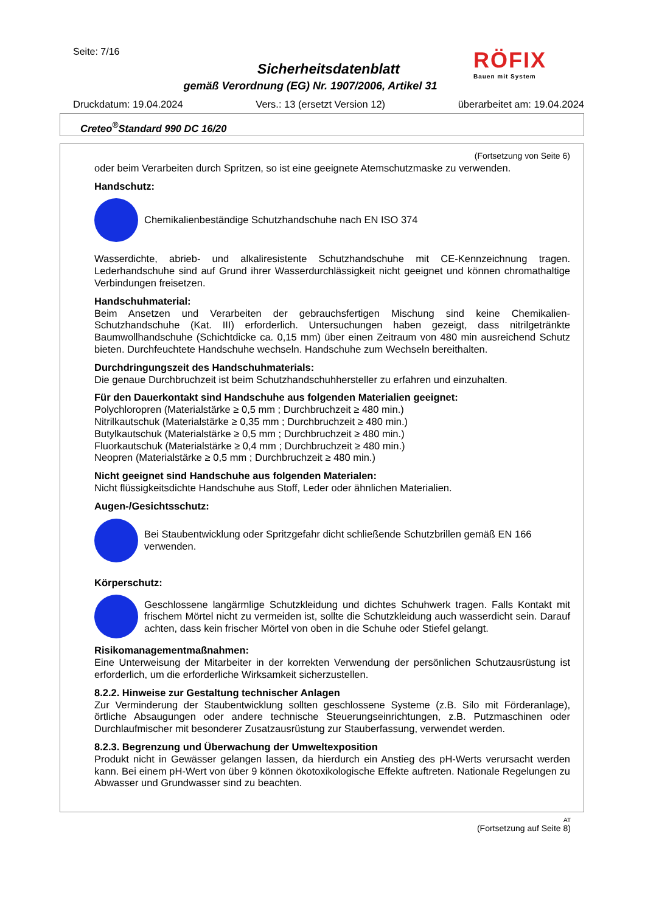Seite: 7/16
Sicherheitsdatenblatt
gemäß Verordnung (EG) Nr. 1907/2006, Artikel 31
Druckdatum: 19.04.2024 Vers.: 13 (ersetzt Version 12) überarbeitet am: 19.04.2024
RÖFIX
Bauen mit System
Creteo<sup>®</sup>Standard 990 DC 16/20
(Fortsetzung von Seite 6)
oder beim Verarbeiten durch Spritzen, so ist eine geeignete Atemschutzmaske zu verwenden.
Handschutz:
Chemikalienbeständige Schutzhandschuhe nach EN ISO 374
Wasserdichte, abrieb- und alkaliresistente Schutzhandschuhe mit CE-Kennzeichnung tragen. Lederhandschuhe sind auf Grund ihrer Wasserdurchlässigkeit nicht geeignet und können chromathaltige Verbindungen freisetzen.
Handschuhmaterial:
Beim Ansetzen und Verarbeiten der gebrauchsfertigen Mischung sind keine Chemikalien-Schutzhandschuhe (Kat. III) erforderlich. Untersuchungen haben gezeigt, dass nitrilgetränkte Baumwollhandschuhe (Schichtdicke ca. 0,15 mm) über einen Zeitraum von 480 min ausreichend Schutz bieten. Durchfeuchtete Handschuhe wechseln. Handschuhe zum Wechseln bereithalten.
Durchdringungszeit des Handschuhmaterials:
Die genaue Durchbruchzeit ist beim Schutzhandschuhhersteller zu erfahren und einzuhalten.
Für den Dauerkontakt sind Handschuhe aus folgenden Materialien geeignet:
Polychloropren (Materialstärke ≥ 0,5 mm ; Durchbruchzeit ≥ 480 min.)
Nitrilkautschuk (Materialstärke ≥ 0,35 mm ; Durchbruchzeit ≥ 480 min.)
Butylkautschuk (Materialstärke ≥ 0,5 mm ; Durchbruchzeit ≥ 480 min.)
Fluorkautschuk (Materialstärke ≥ 0,4 mm ; Durchbruchzeit ≥ 480 min.)
Neopren (Materialstärke ≥ 0,5 mm ; Durchbruchzeit ≥ 480 min.)
Nicht geeignet sind Handschuhe aus folgenden Materialen:
Nicht flüssigkeitsdichte Handschuhe aus Stoff, Leder oder ähnlichen Materialien.
Augen-/Gesichtsschutz:
Bei Staubentwicklung oder Spritzgefahr dicht schließende Schutzbrillen gemäß EN 166 verwenden.
Körperschutz:
Geschlossene langärmlige Schutzkleidung und dichtes Schuhwerk tragen. Falls Kontakt mit frischem Mörtel nicht zu vermeiden ist, sollte die Schutzkleidung auch wasserdicht sein. Darauf achten, dass kein frischer Mörtel von oben in die Schuhe oder Stiefel gelangt.
Risikomanagementmaßnahmen:
Eine Unterweisung der Mitarbeiter in der korrekten Verwendung der persönlichen Schutzausrüstung ist erforderlich, um die erforderliche Wirksamkeit sicherzustellen.
8.2.2. Hinweise zur Gestaltung technischer Anlagen
Zur Verminderung der Staubentwicklung sollten geschlossene Systeme (z.B. Silo mit Förderanlage), örtliche Absaugungen oder andere technische Steuerungseinrichtungen, z.B. Putzmaschinen oder Durchlaufmischer mit besonderer Zusatzausrüstung zur Stauberfassung, verwendet werden.
8.2.3. Begrenzung und Überwachung der Umweltexposition
Produkt nicht in Gewässer gelangen lassen, da hierdurch ein Anstieg des pH-Werts verursacht werden kann. Bei einem pH-Wert von über 9 können ökotoxikologische Effekte auftreten. Nationale Regelungen zu Abwasser und Grundwasser sind zu beachten.
AT
(Fortsetzung auf Seite 8)